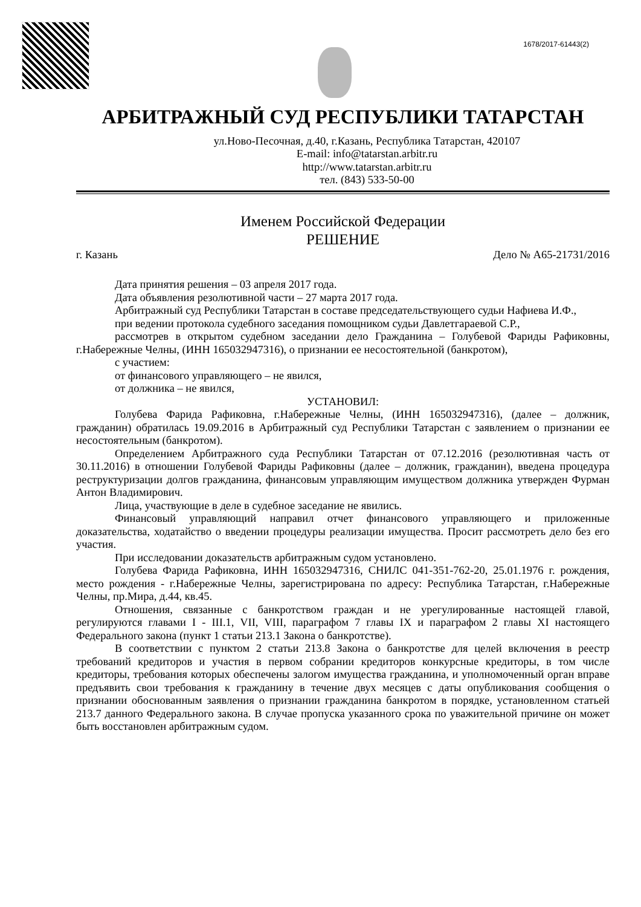1678/2017-61443(2)
АРБИТРАЖНЫЙ СУД РЕСПУБЛИКИ ТАТАРСТАН
ул.Ново-Песочная, д.40, г.Казань, Республика Татарстан, 420107
E-mail: info@tatarstan.arbitr.ru
http://www.tatarstan.arbitr.ru
тел. (843) 533-50-00
Именем Российской Федерации
РЕШЕНИЕ
г. Казань Дело № А65-21731/2016
Дата принятия решения – 03 апреля 2017 года.
Дата объявления резолютивной части – 27 марта 2017 года.
Арбитражный суд Республики Татарстан в составе председательствующего судьи Нафиева И.Ф.,
при ведении протокола судебного заседания помощником судьи Давлетгараевой С.Р.,
рассмотрев в открытом судебном заседании дело Гражданина – Голубевой Фариды Рафиковны, г.Набережные Челны, (ИНН 165032947316), о признании ее несостоятельной (банкротом),
с участием:
от финансового управляющего – не явился,
от должника – не явился,
УСТАНОВИЛ:
Голубева Фарида Рафиковна, г.Набережные Челны, (ИНН 165032947316), (далее – должник, гражданин) обратилась 19.09.2016 в Арбитражный суд Республики Татарстан с заявлением о признании ее несостоятельным (банкротом).
Определением Арбитражного суда Республики Татарстан от 07.12.2016 (резолютивная часть от 30.11.2016) в отношении Голубевой Фариды Рафиковны (далее – должник, гражданин), введена процедура реструктуризации долгов гражданина, финансовым управляющим имуществом должника утвержден Фурман Антон Владимирович.
Лица, участвующие в деле в судебное заседание не явились.
Финансовый управляющий направил отчет финансового управляющего и приложенные доказательства, ходатайство о введении процедуры реализации имущества. Просит рассмотреть дело без его участия.
При исследовании доказательств арбитражным судом установлено.
Голубева Фарида Рафиковна, ИНН 165032947316, СНИЛС 041-351-762-20, 25.01.1976 г. рождения, место рождения - г.Набережные Челны, зарегистрирована по адресу: Республика Татарстан, г.Набережные Челны, пр.Мира, д.44, кв.45.
Отношения, связанные с банкротством граждан и не урегулированные настоящей главой, регулируются главами I - III.1, VII, VIII, параграфом 7 главы IX и параграфом 2 главы XI настоящего Федерального закона (пункт 1 статьи 213.1 Закона о банкротстве).
В соответствии с пунктом 2 статьи 213.8 Закона о банкротстве для целей включения в реестр требований кредиторов и участия в первом собрании кредиторов конкурсные кредиторы, в том числе кредиторы, требования которых обеспечены залогом имущества гражданина, и уполномоченный орган вправе предъявить свои требования к гражданину в течение двух месяцев с даты опубликования сообщения о признании обоснованным заявления о признании гражданина банкротом в порядке, установленном статьей 213.7 данного Федерального закона. В случае пропуска указанного срока по уважительной причине он может быть восстановлен арбитражным судом.